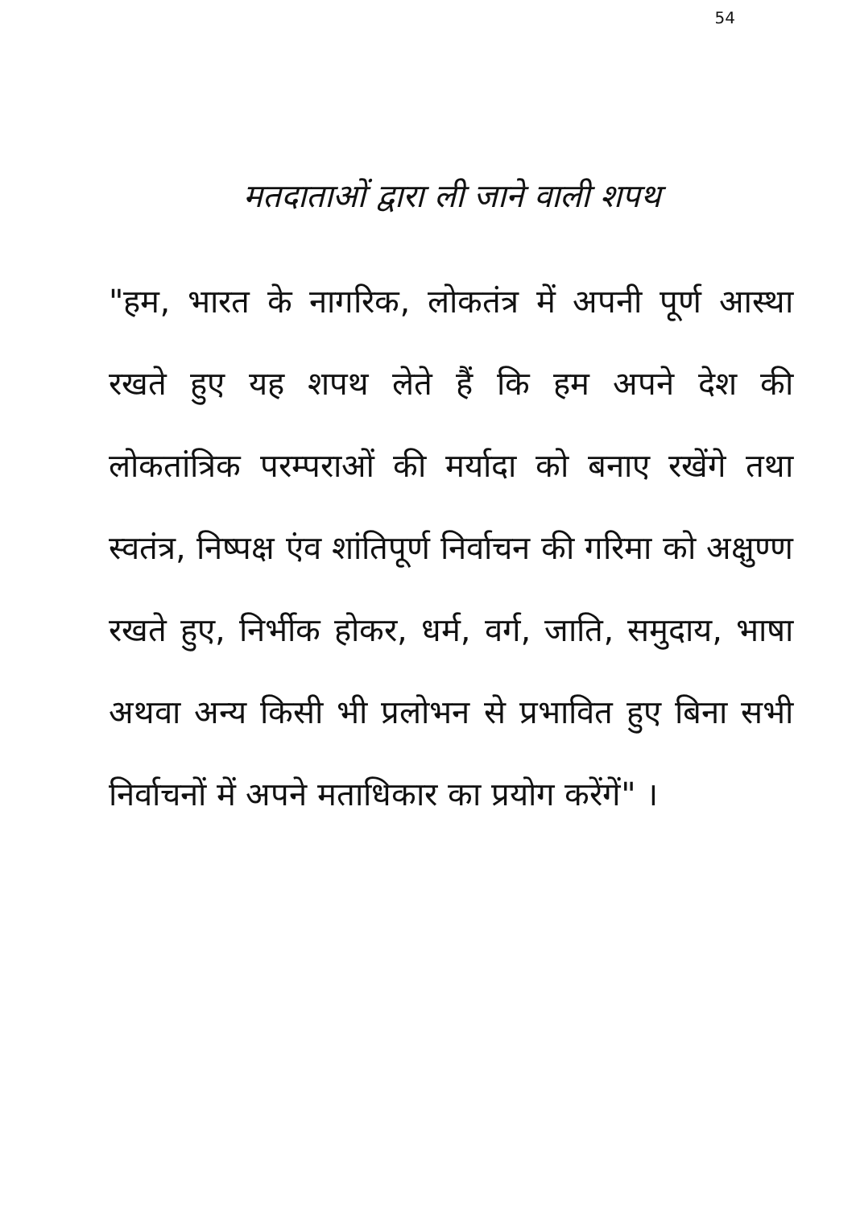54
मतदाताओं द्वारा ली जाने वाली शपथ
"हम, भारत के नागरिक, लोकतंत्र में अपनी पूर्ण आस्था रखते हुए यह शपथ लेते हैं कि हम अपने देश की लोकतांत्रिक परम्पराओं की मर्यादा को बनाए रखेंगे तथा स्वतंत्र, निष्पक्ष एंव शांतिपूर्ण निर्वाचन की गरिमा को अक्षुण्ण रखते हुए, निर्भीक होकर, धर्म, वर्ग, जाति, समुदाय, भाषा अथवा अन्य किसी भी प्रलोभन से प्रभावित हुए बिना सभी निर्वाचनों में अपने मताधिकार का प्रयोग करेंगें" ।